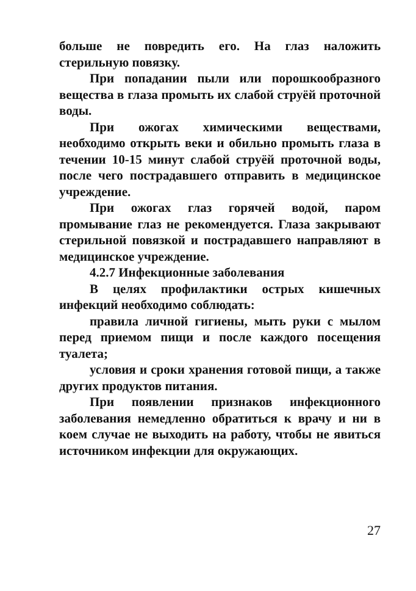больше не повредить его. На глаз наложить стерильную повязку.
При попадании пыли или порошкообразного вещества в глаза промыть их слабой струёй проточной воды.
При ожогах химическими веществами, необходимо открыть веки и обильно промыть глаза в течении 10-15 минут слабой струёй проточной воды, после чего пострадавшего отправить в медицинское учреждение.
При ожогах глаз горячей водой, паром промывание глаз не рекомендуется. Глаза закрывают стерильной повязкой и пострадавшего направляют в медицинское учреждение.
4.2.7 Инфекционные заболевания
В целях профилактики острых кишечных инфекций необходимо соблюдать:
правила личной гигиены, мыть руки с мылом перед приемом пищи и после каждого посещения туалета;
условия и сроки хранения готовой пищи, а также других продуктов питания.
При появлении признаков инфекционного заболевания немедленно обратиться к врачу и ни в коем случае не выходить на работу, чтобы не явиться источником инфекции для окружающих.
27